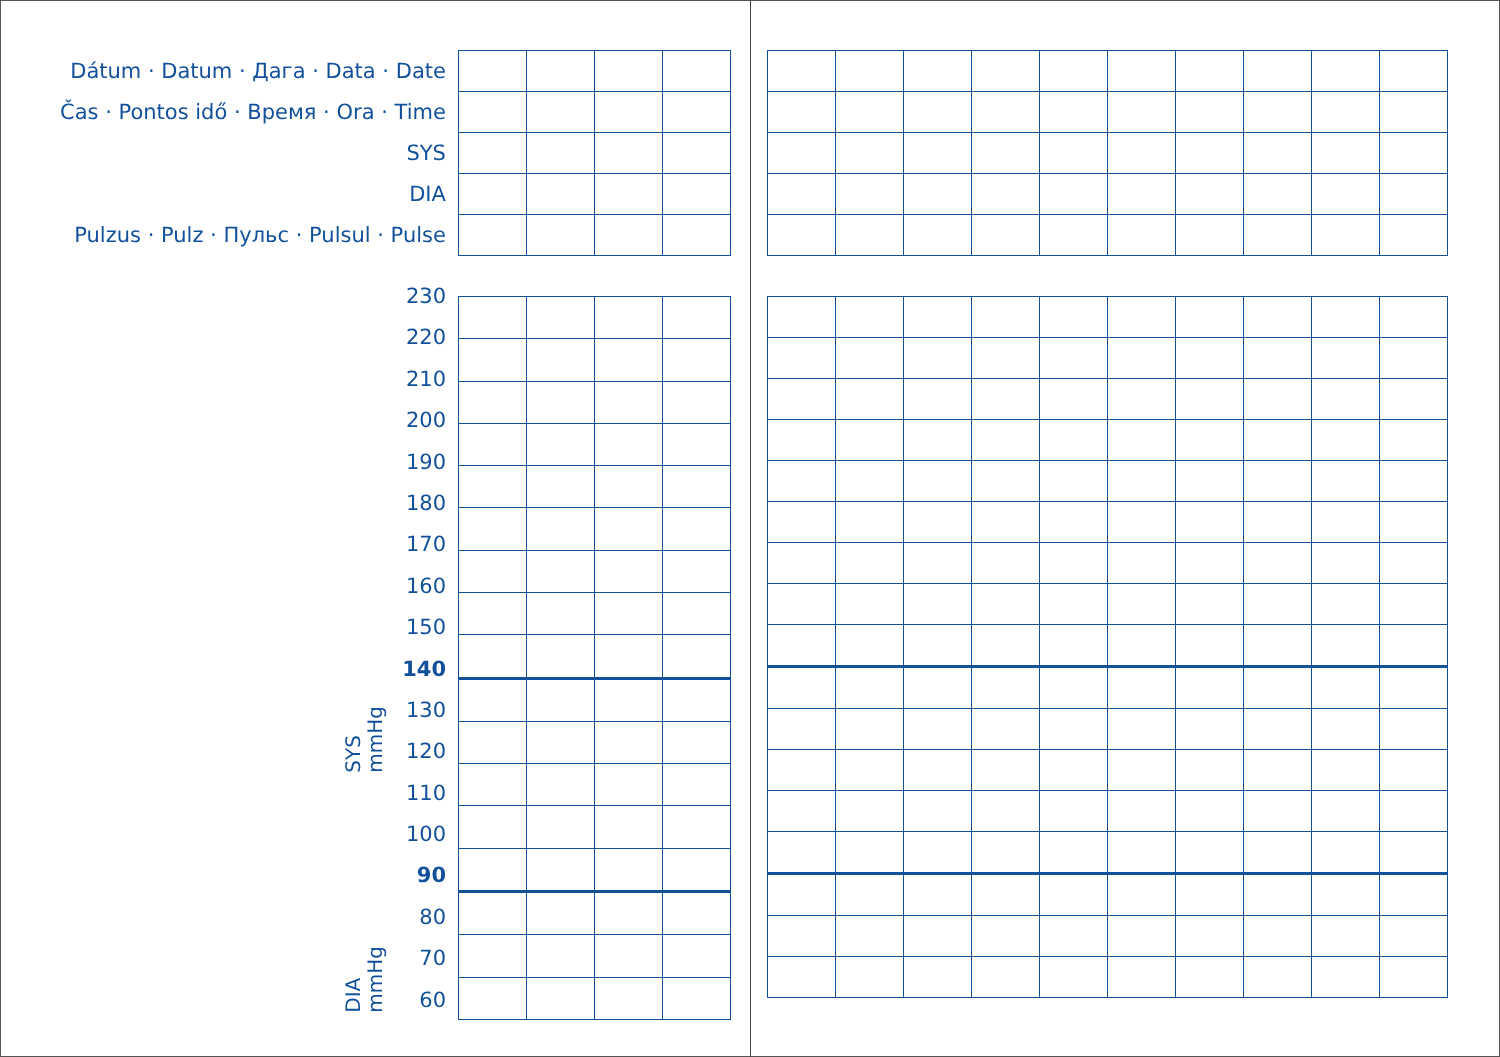| Dátum · Datum · Дага · Data · Date | | | | |
| Čas · Pontos idő · Время · Ora · Time | | | | |
| SYS | | | | |
| DIA | | | | |
| Pulzus · Pulz · Пульс · Pulsul · Pulse | | | | |
SYS
mmHg
DIA
mmHg
230
220
210
200
190
180
170
160
150
140
130
120
110
100
90
80
70
60